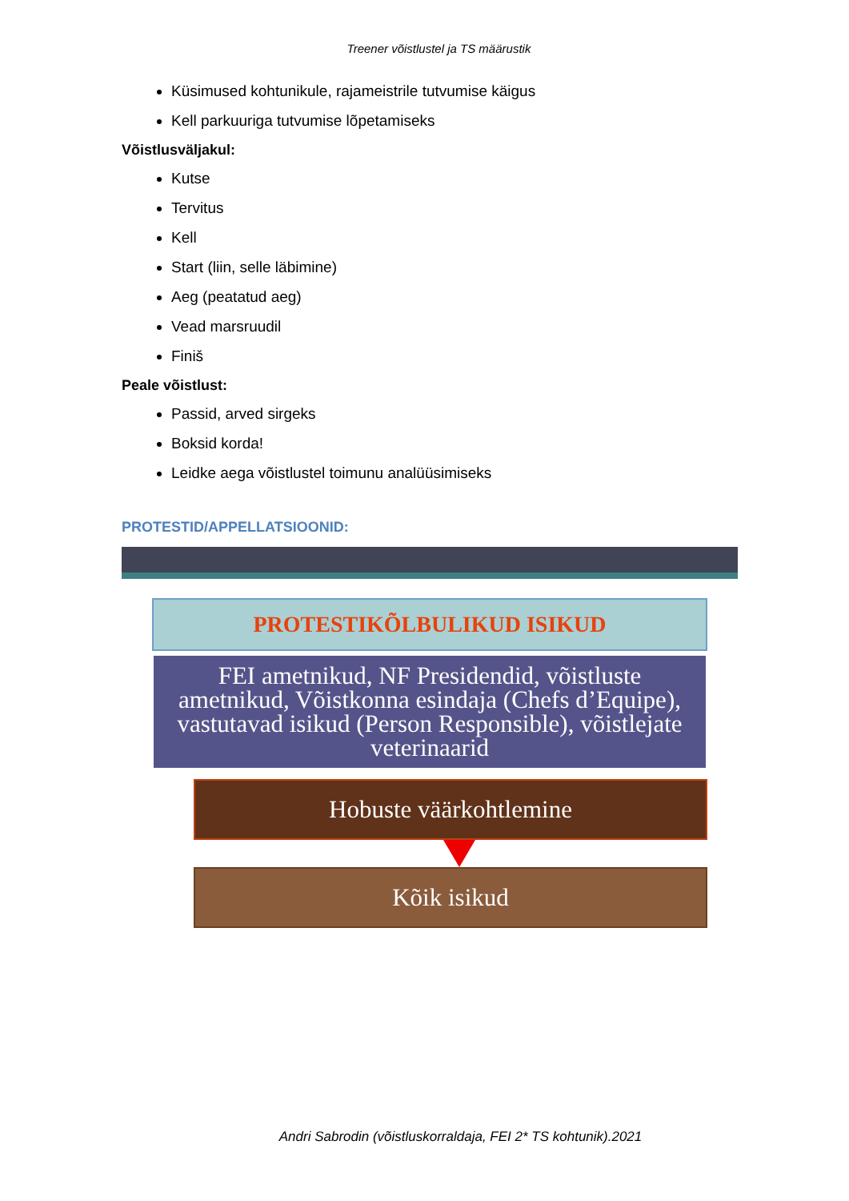Treener võistlustel ja TS määrustik
Küsimused kohtunikule, rajameistrile tutvumise käigus
Kell parkuuriga tutvumise lõpetamiseks
Võistlusväljakul:
Kutse
Tervitus
Kell
Start (liin, selle läbimine)
Aeg (peatatud aeg)
Vead marsruudil
Finiš
Peale võistlust:
Passid, arved sirgeks
Boksid korda!
Leidke aega võistlustel toimunu analüüsimiseks
PROTESTID/APPELLATSIOONID:
PROTESTIKÕLBULIKUD ISIKUD
FEI ametnikud, NF Presidendid, võistluste ametnikud, Võistkonna esindaja (Chefs d’Equipe), vastutavad isikud (Person Responsible), võistlejate veterinaarid
Hobuste väärkohtlemine
Kõik isikud
Andri Sabrodin (võistluskorraldaja, FEI 2* TS kohtunik).2021